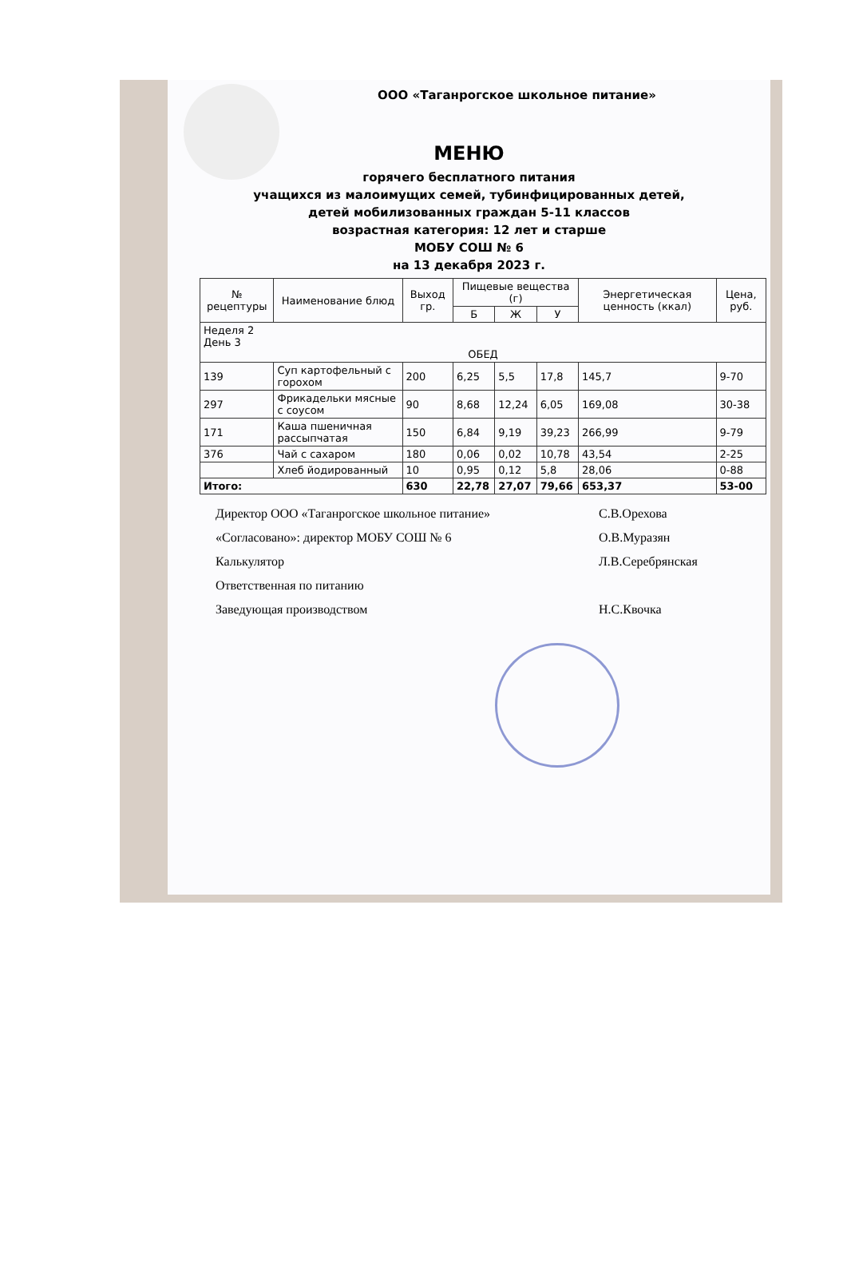ООО «Таганрогское школьное питание»
МЕНЮ
горячего бесплатного питания
учащихся из малоимущих семей, тубинфицированных детей,
детей мобилизованных граждан 5-11 классов
возрастная категория: 12 лет и старше
МОБУ СОШ № 6
на 13 декабря 2023 г.
| № рецептуры | Наименование блюд | Выход гр. | Пищевые вещества (г) | | | Энергетическая ценность (ккал) | Цена, руб. |
| --- | --- | --- | --- | --- | --- | --- | --- |
| | | | Б | Ж | У | | |
| Неделя 2 День 3 ОБЕД | | | | | | | |
| 139 | Суп картофельный с горохом | 200 | 6,25 | 5,5 | 17,8 | 145,7 | 9-70 |
| 297 | Фрикадельки мясные с соусом | 90 | 8,68 | 12,24 | 6,05 | 169,08 | 30-38 |
| 171 | Каша пшеничная рассыпчатая | 150 | 6,84 | 9,19 | 39,23 | 266,99 | 9-79 |
| 376 | Чай с сахаром | 180 | 0,06 | 0,02 | 10,78 | 43,54 | 2-25 |
| | Хлеб йодированный | 10 | 0,95 | 0,12 | 5,8 | 28,06 | 0-88 |
| Итого: | | 630 | 22,78 | 27,07 | 79,66 | 653,37 | 53-00 |
Директор ООО «Таганрогское школьное питание»
С.В.Орехова
«Согласовано»: директор МОБУ СОШ № 6
О.В.Муразян
Калькулятор
Л.В.Серебрянская
Ответственная по питанию
Заведующая производством
Н.С.Квочка